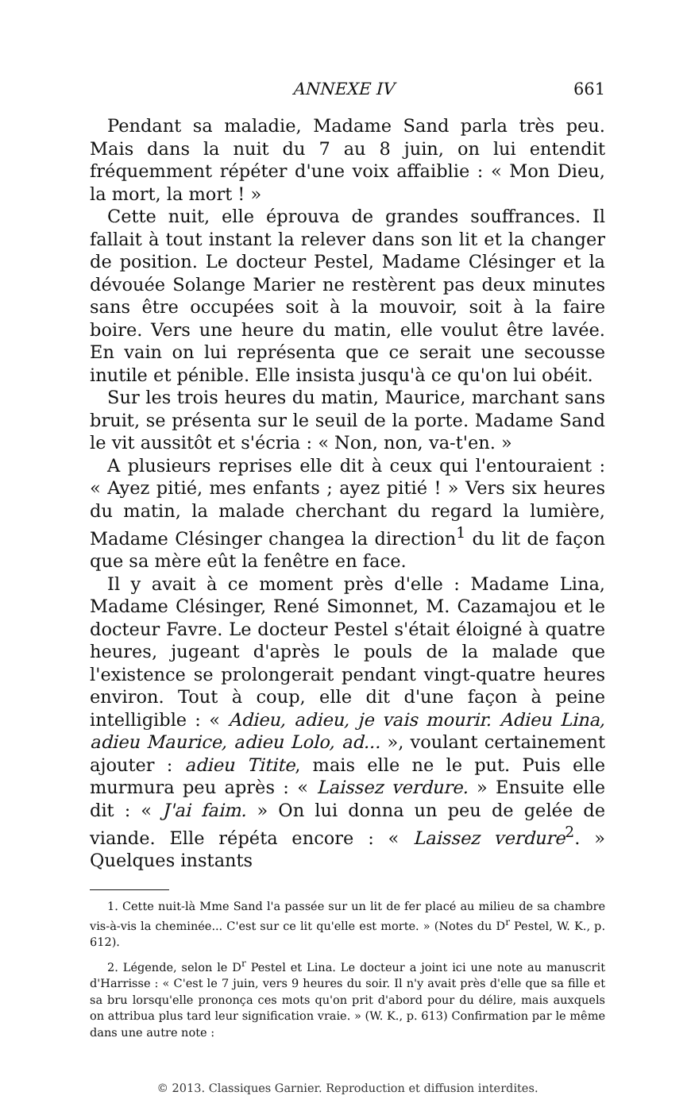ANNEXE IV 661
Pendant sa maladie, Madame Sand parla très peu. Mais dans la nuit du 7 au 8 juin, on lui entendit fréquemment répéter d'une voix affaiblie : « Mon Dieu, la mort, la mort ! »
Cette nuit, elle éprouva de grandes souffrances. Il fallait à tout instant la relever dans son lit et la changer de position. Le docteur Pestel, Madame Clésinger et la dévouée Solange Marier ne restèrent pas deux minutes sans être occupées soit à la mouvoir, soit à la faire boire. Vers une heure du matin, elle voulut être lavée. En vain on lui représenta que ce serait une secousse inutile et pénible. Elle insista jusqu'à ce qu'on lui obéit.
Sur les trois heures du matin, Maurice, marchant sans bruit, se présenta sur le seuil de la porte. Madame Sand le vit aussitôt et s'écria : « Non, non, va-t'en. »
A plusieurs reprises elle dit à ceux qui l'entouraient : « Ayez pitié, mes enfants ; ayez pitié ! » Vers six heures du matin, la malade cherchant du regard la lumière, Madame Clésinger changea la direction<sup>1</sup> du lit de façon que sa mère eût la fenêtre en face.
Il y avait à ce moment près d'elle : Madame Lina, Madame Clésinger, René Simonnet, M. Cazamajou et le docteur Favre. Le docteur Pestel s'était éloigné à quatre heures, jugeant d'après le pouls de la malade que l'existence se prolongerait pendant vingt-quatre heures environ. Tout à coup, elle dit d'une façon à peine intelligible : « Adieu, adieu, je vais mourir. Adieu Lina, adieu Maurice, adieu Lolo, ad... », voulant certainement ajouter : adieu Titite, mais elle ne le put. Puis elle murmura peu après : « Laissez verdure. » Ensuite elle dit : « J'ai faim. » On lui donna un peu de gelée de viande. Elle répéta encore : « Laissez verdure<sup>2</sup>. » Quelques instants
1. Cette nuit-là Mme Sand l'a passée sur un lit de fer placé au milieu de sa chambre vis-à-vis la cheminée... C'est sur ce lit qu'elle est morte. » (Notes du D<sup>r</sup> Pestel, W. K., p. 612).
2. Légende, selon le D<sup>r</sup> Pestel et Lina. Le docteur a joint ici une note au manuscrit d'Harrisse : « C'est le 7 juin, vers 9 heures du soir. Il n'y avait près d'elle que sa fille et sa bru lorsqu'elle prononça ces mots qu'on prit d'abord pour du délire, mais auxquels on attribua plus tard leur signification vraie. » (W. K., p. 613) Confirmation par le même dans une autre note :
© 2013. Classiques Garnier. Reproduction et diffusion interdites.